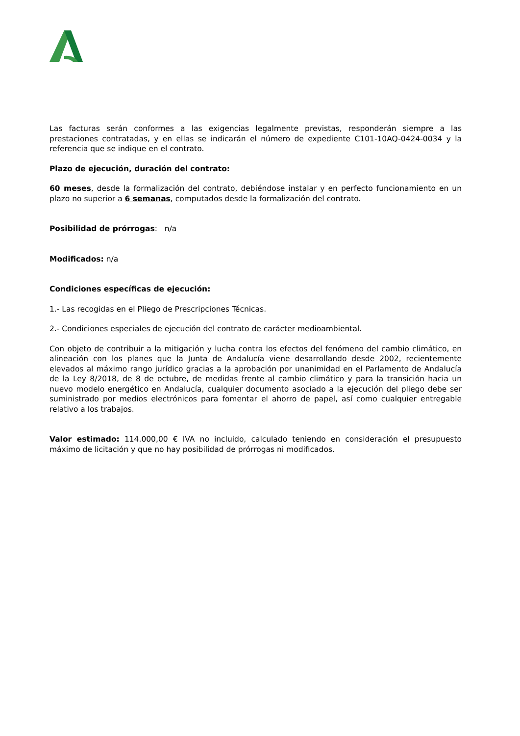Las facturas serán conformes a las exigencias legalmente previstas, responderán siempre a las prestaciones contratadas, y en ellas se indicarán el número de expediente C101-10AQ-0424-0034 y la referencia que se indique en el contrato.
Plazo de ejecución, duración del contrato:
60 meses, desde la formalización del contrato, debiéndose instalar y en perfecto funcionamiento en un plazo no superior a 6 semanas, computados desde la formalización del contrato.
Posibilidad de prórrogas: n/a
Modificados: n/a
Condiciones específicas de ejecución:
1.- Las recogidas en el Pliego de Prescripciones Técnicas.
2.- Condiciones especiales de ejecución del contrato de carácter medioambiental.
Con objeto de contribuir a la mitigación y lucha contra los efectos del fenómeno del cambio climático, en alineación con los planes que la Junta de Andalucía viene desarrollando desde 2002, recientemente elevados al máximo rango jurídico gracias a la aprobación por unanimidad en el Parlamento de Andalucía de la Ley 8/2018, de 8 de octubre, de medidas frente al cambio climático y para la transición hacia un nuevo modelo energético en Andalucía, cualquier documento asociado a la ejecución del pliego debe ser suministrado por medios electrónicos para fomentar el ahorro de papel, así como cualquier entregable relativo a los trabajos.
Valor estimado: 114.000,00 € IVA no incluido, calculado teniendo en consideración el presupuesto máximo de licitación y que no hay posibilidad de prórrogas ni modificados.